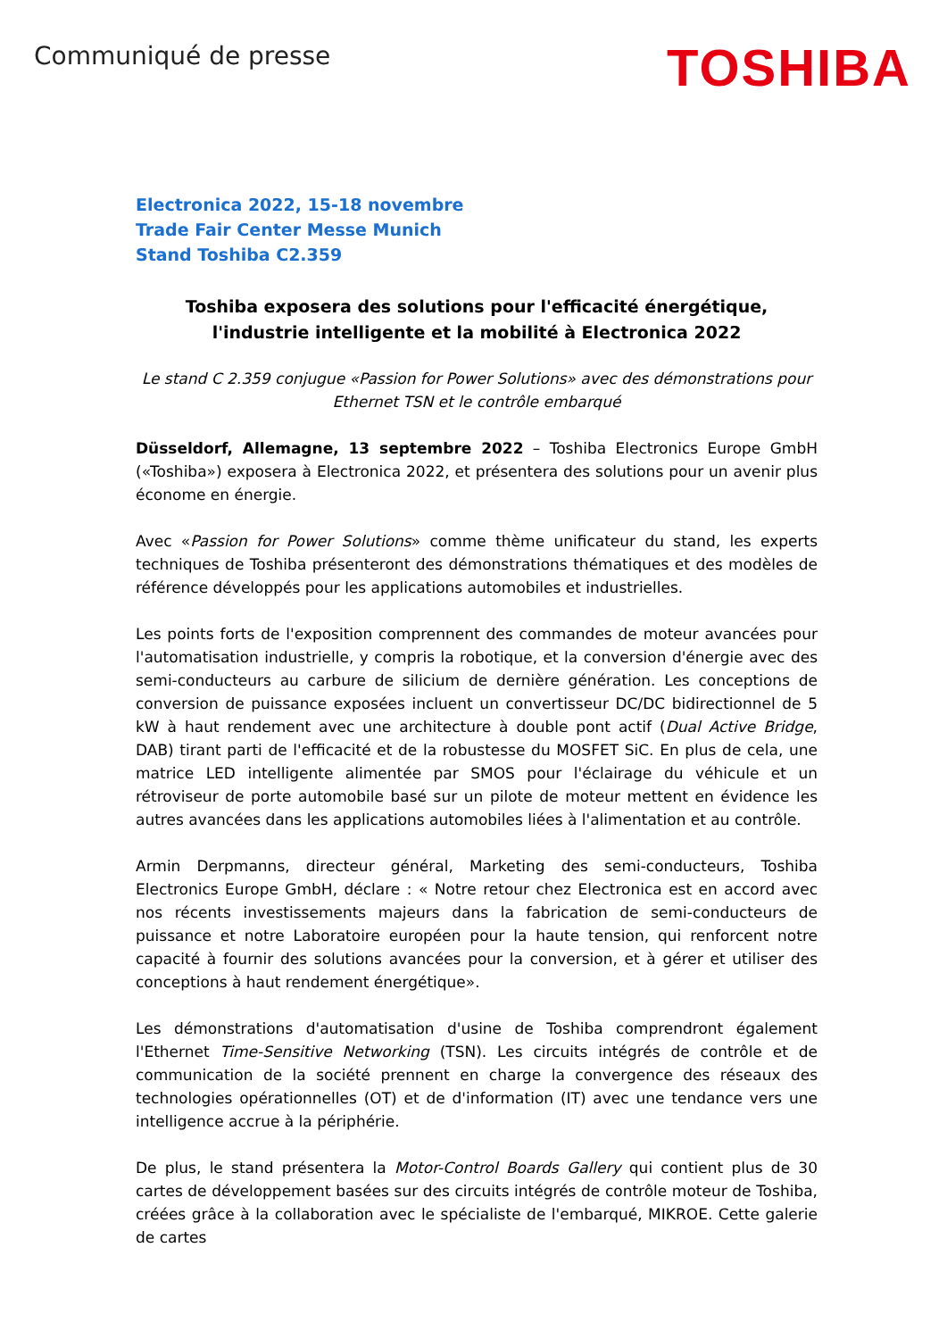Communiqué de presse
TOSHIBA
Electronica 2022, 15-18 novembre
Trade Fair Center Messe Munich
Stand Toshiba C2.359
Toshiba exposera des solutions pour l'efficacité énergétique, l'industrie intelligente et la mobilité à Electronica 2022
Le stand C 2.359 conjugue «Passion for Power Solutions» avec des démonstrations pour Ethernet TSN et le contrôle embarqué
Düsseldorf, Allemagne, 13 septembre 2022 – Toshiba Electronics Europe GmbH («Toshiba») exposera à Electronica 2022, et présentera des solutions pour un avenir plus économe en énergie.
Avec «Passion for Power Solutions» comme thème unificateur du stand, les experts techniques de Toshiba présenteront des démonstrations thématiques et des modèles de référence développés pour les applications automobiles et industrielles.
Les points forts de l'exposition comprennent des commandes de moteur avancées pour l'automatisation industrielle, y compris la robotique, et la conversion d'énergie avec des semi-conducteurs au carbure de silicium de dernière génération. Les conceptions de conversion de puissance exposées incluent un convertisseur DC/DC bidirectionnel de 5 kW à haut rendement avec une architecture à double pont actif (Dual Active Bridge, DAB) tirant parti de l'efficacité et de la robustesse du MOSFET SiC. En plus de cela, une matrice LED intelligente alimentée par SMOS pour l'éclairage du véhicule et un rétroviseur de porte automobile basé sur un pilote de moteur mettent en évidence les autres avancées dans les applications automobiles liées à l'alimentation et au contrôle.
Armin Derpmanns, directeur général, Marketing des semi-conducteurs, Toshiba Electronics Europe GmbH, déclare : « Notre retour chez Electronica est en accord avec nos récents investissements majeurs dans la fabrication de semi-conducteurs de puissance et notre Laboratoire européen pour la haute tension, qui renforcent notre capacité à fournir des solutions avancées pour la conversion, et à gérer et utiliser des conceptions à haut rendement énergétique».
Les démonstrations d'automatisation d'usine de Toshiba comprendront également l'Ethernet Time-Sensitive Networking (TSN). Les circuits intégrés de contrôle et de communication de la société prennent en charge la convergence des réseaux des technologies opérationnelles (OT) et de d'information (IT) avec une tendance vers une intelligence accrue à la périphérie.
De plus, le stand présentera la Motor-Control Boards Gallery qui contient plus de 30 cartes de développement basées sur des circuits intégrés de contrôle moteur de Toshiba, créées grâce à la collaboration avec le spécialiste de l'embarqué, MIKROE. Cette galerie de cartes